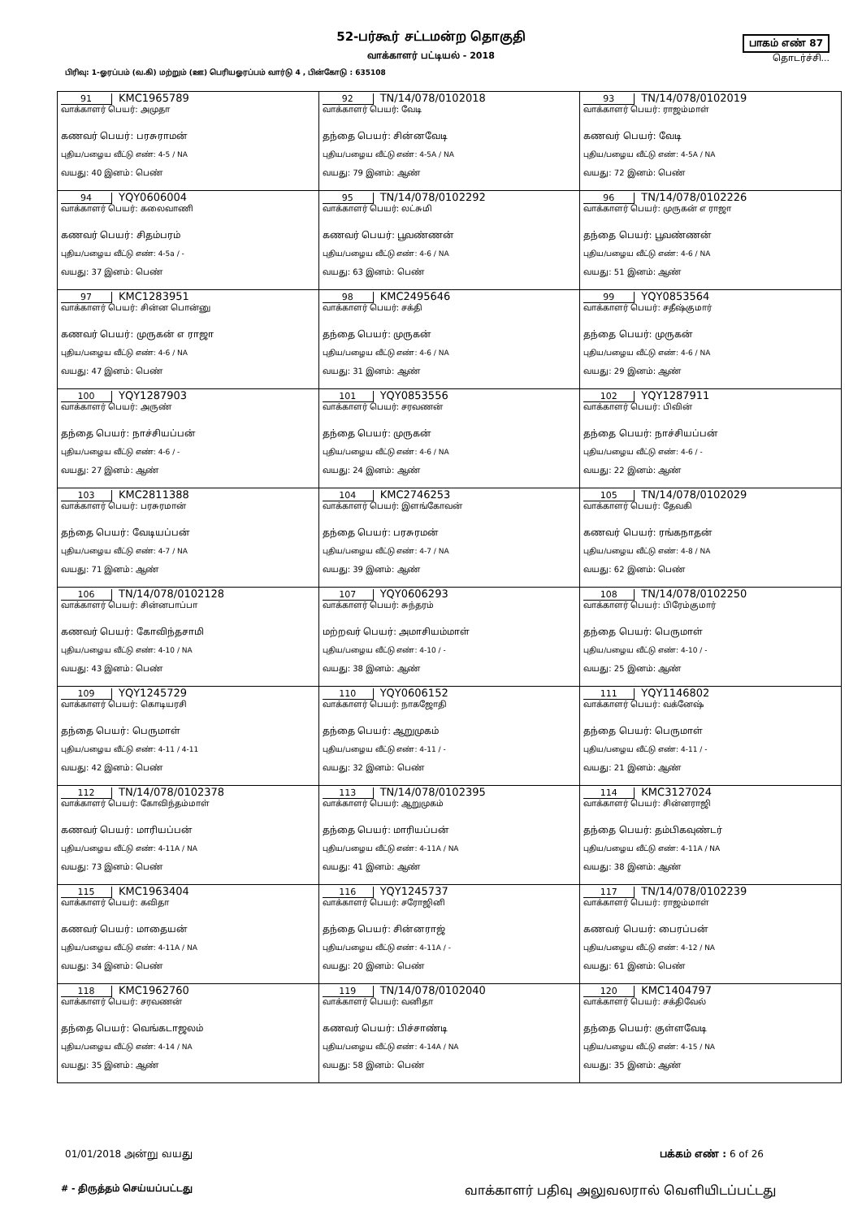52-பர்கூர் சட்டமன்ற தொகுதி
வாக்காளர் பட்டியல் - 2018
பிரிவு: 1-ஓரப்பம் (வ.கி) மற்றும் (ஊ) பெரியஓரப்பம் வார்டு 4 , பின்கோடு : 635108
பாகம் எண் 87
தொடர்ச்சி...
| 91 KMC1965789 வாக்காளர் பெயர்: அமுதா கணவர் பெயர்: பரசுராமன் புதிய/பழைய வீட்டு எண்: 4-5 / NA வயது: 40 இனம்: பெண் | 92 TN/14/078/0102018 வாக்காளர் பெயர்: வேடி தந்தை பெயர்: சின்னவேடி புதிய/பழைய வீட்டு எண்: 4-5A / NA வயது: 79 இனம்: ஆண் | 93 TN/14/078/0102019 வாக்காளர் பெயர்: ராஜம்மாள் கணவர் பெயர்: வேடி புதிய/பழைய வீட்டு எண்: 4-5A / NA வயது: 72 இனம்: பெண் |
| 94 YQY0606004 வாக்காளர் பெயர்: கலைவாணி கணவர் பெயர்: சிதம்பரம் புதிய/பழைய வீட்டு எண்: 4-5a / - வயது: 37 இனம்: பெண் | 95 TN/14/078/0102292 வாக்காளர் பெயர்: லட்சுமி கணவர் பெயர்: பூவண்ணன் புதிய/பழைய வீட்டு எண்: 4-6 / NA வயது: 63 இனம்: பெண் | 96 TN/14/078/0102226 வாக்காளர் பெயர்: முருகன் எ ராஜா தந்தை பெயர்: பூவண்ணன் புதிய/பழைய வீட்டு எண்: 4-6 / NA வயது: 51 இனம்: ஆண் |
| 97 KMC1283951 வாக்காளர் பெயர்: சின்ன பொன்னு கணவர் பெயர்: முருகன் எ ராஜா புதிய/பழைய வீட்டு எண்: 4-6 / NA வயது: 47 இனம்: பெண் | 98 KMC2495646 வாக்காளர் பெயர்: சக்தி தந்தை பெயர்: முருகன் புதிய/பழைய வீட்டு எண்: 4-6 / NA வயது: 31 இனம்: ஆண் | 99 YQY0853564 வாக்காளர் பெயர்: சதீஷ்குமார் தந்தை பெயர்: முருகன் புதிய/பழைய வீட்டு எண்: 4-6 / NA வயது: 29 இனம்: ஆண் |
| 100 YQY1287903 வாக்காளர் பெயர்: அருண் தந்தை பெயர்: நாச்சியப்பன் புதிய/பழைய வீட்டு எண்: 4-6 / - வயது: 27 இனம்: ஆண் | 101 YQY0853556 வாக்காளர் பெயர்: சரவணன் தந்தை பெயர்: முருகன் புதிய/பழைய வீட்டு எண்: 4-6 / NA வயது: 24 இனம்: ஆண் | 102 YQY1287911 வாக்காளர் பெயர்: பிவின் தந்தை பெயர்: நாச்சியப்பன் புதிய/பழைய வீட்டு எண்: 4-6 / - வயது: 22 இனம்: ஆண் |
| 103 KMC2811388 வாக்காளர் பெயர்: பரசுரமான் தந்தை பெயர்: வேடியப்பன் புதிய/பழைய வீட்டு எண்: 4-7 / NA வயது: 71 இனம்: ஆண் | 104 KMC2746253 வாக்காளர் பெயர்: இளங்கோவன் தந்தை பெயர்: பரசுரமன் புதிய/பழைய வீட்டு எண்: 4-7 / NA வயது: 39 இனம்: ஆண் | 105 TN/14/078/0102029 வாக்காளர் பெயர்: தேவகி கணவர் பெயர்: ரங்கநாதன் புதிய/பழைய வீட்டு எண்: 4-8 / NA வயது: 62 இனம்: பெண் |
| 106 TN/14/078/0102128 வாக்காளர் பெயர்: சின்னபாப்பா கணவர் பெயர்: கோவிந்தசாமி புதிய/பழைய வீட்டு எண்: 4-10 / NA வயது: 43 இனம்: பெண் | 107 YQY0606293 வாக்காளர் பெயர்: சுந்தரம் மற்றவர் பெயர்: அமாசியம்மாள் புதிய/பழைய வீட்டு எண்: 4-10 / - வயது: 38 இனம்: ஆண் | 108 TN/14/078/0102250 வாக்காளர் பெயர்: பிரேம்குமார் தந்தை பெயர்: பெருமாள் புதிய/பழைய வீட்டு எண்: 4-10 / - வயது: 25 இனம்: ஆண் |
| 109 YQY1245729 வாக்காளர் பெயர்: கொடியரசி தந்தை பெயர்: பெருமாள் புதிய/பழைய வீட்டு எண்: 4-11 / 4-11 வயது: 42 இனம்: பெண் | 110 YQY0606152 வாக்காளர் பெயர்: நாகஜோதி தந்தை பெயர்: ஆறுமுகம் புதிய/பழைய வீட்டு எண்: 4-11 / - வயது: 32 இனம்: பெண் | 111 YQY1146802 வாக்காளர் பெயர்: வக்னேஷ் தந்தை பெயர்: பெருமாள் புதிய/பழைய வீட்டு எண்: 4-11 / - வயது: 21 இனம்: ஆண் |
| 112 TN/14/078/0102378 வாக்காளர் பெயர்: கோவிந்தம்மாள் கணவர் பெயர்: மாரியப்பன் புதிய/பழைய வீட்டு எண்: 4-11A / NA வயது: 73 இனம்: பெண் | 113 TN/14/078/0102395 வாக்காளர் பெயர்: ஆறுமுகம் தந்தை பெயர்: மாரியப்பன் புதிய/பழைய வீட்டு எண்: 4-11A / NA வயது: 41 இனம்: ஆண் | 114 KMC3127024 வாக்காளர் பெயர்: சின்னராஜி தந்தை பெயர்: தம்பிகவுண்டர் புதிய/பழைய வீட்டு எண்: 4-11A / NA வயது: 38 இனம்: ஆண் |
| 115 KMC1963404 வாக்காளர் பெயர்: கவிதா கணவர் பெயர்: மாதையன் புதிய/பழைய வீட்டு எண்: 4-11A / NA வயது: 34 இனம்: பெண் | 116 YQY1245737 வாக்காளர் பெயர்: சரோஜினி தந்தை பெயர்: சின்னராஜ் புதிய/பழைய வீட்டு எண்: 4-11A / - வயது: 20 இனம்: பெண் | 117 TN/14/078/0102239 வாக்காளர் பெயர்: ராஜம்மாள் கணவர் பெயர்: பைரப்பன் புதிய/பழைய வீட்டு எண்: 4-12 / NA வயது: 61 இனம்: பெண் |
| 118 KMC1962760 வாக்காளர் பெயர்: சரவணன் தந்தை பெயர்: வெங்கடாஜலம் புதிய/பழைய வீட்டு எண்: 4-14 / NA வயது: 35 இனம்: ஆண் | 119 TN/14/078/0102040 வாக்காளர் பெயர்: வனிதா கணவர் பெயர்: பிச்சாண்டி புதிய/பழைய வீட்டு எண்: 4-14A / NA வயது: 58 இனம்: பெண் | 120 KMC1404797 வாக்காளர் பெயர்: சக்திவேல் தந்தை பெயர்: குள்ளவேடி புதிய/பழைய வீட்டு எண்: 4-15 / NA வயது: 35 இனம்: ஆண் |
01/01/2018 அன்று வயது பக்கம் எண் : 6 of 26
# - திருத்தம் செய்யப்பட்டது வாக்காளர் பதிவு அலுவலரால் வெளியிடப்பட்டது